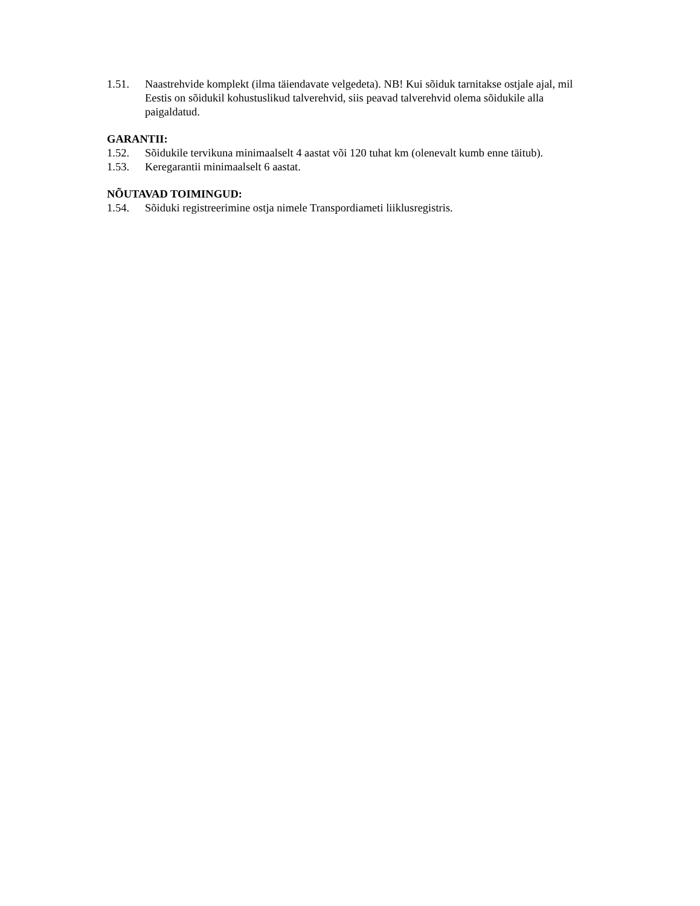1.51. Naastrehvide komplekt (ilma täiendavate velgedeta). NB! Kui sõiduk tarnitakse ostjale ajal, mil Eestis on sõidukil kohustuslikud talverehvid, siis peavad talverehvid olema sõidukile alla paigaldatud.
GARANTII:
1.52. Sõidukile tervikuna minimaalselt 4 aastat või 120 tuhat km (olenevalt kumb enne täitub).
1.53. Keregarantii minimaalselt 6 aastat.
NÕUTAVAD TOIMINGUD:
1.54. Sõiduki registreerimine ostja nimele Transpordiameti liiklusregistris.